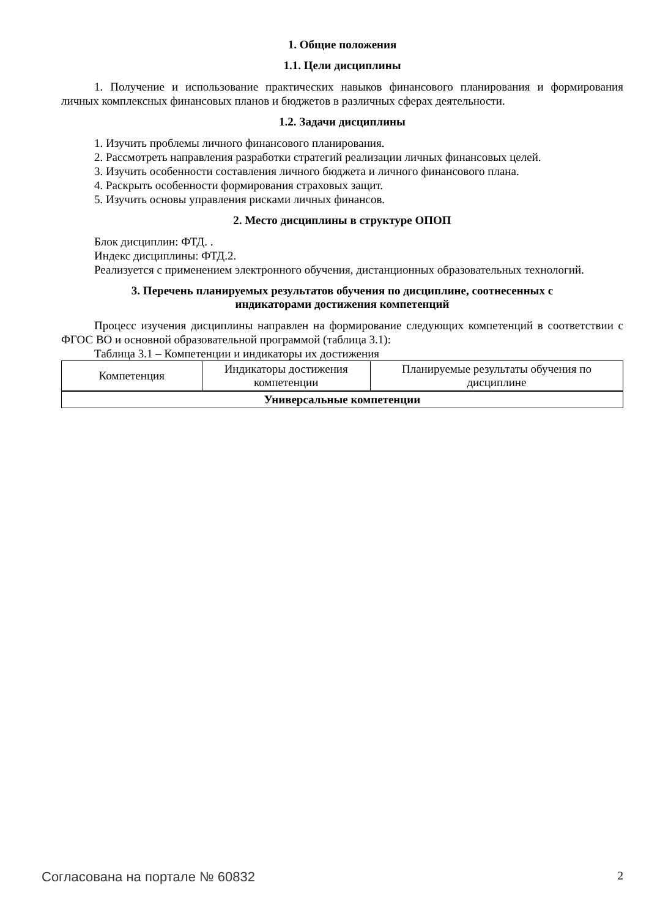1. Общие положения
1.1. Цели дисциплины
1. Получение и использование практических навыков финансового планирования и формирования личных комплексных финансовых планов и бюджетов в различных сферах деятельности.
1.2. Задачи дисциплины
1. Изучить проблемы личного финансового планирования.
2. Рассмотреть направления разработки стратегий реализации личных финансовых целей.
3. Изучить особенности составления личного бюджета и личного финансового плана.
4. Раскрыть особенности формирования страховых защит.
5. Изучить основы управления рисками личных финансов.
2. Место дисциплины в структуре ОПОП
Блок дисциплин: ФТД. .
Индекс дисциплины: ФТД.2.
Реализуется с применением электронного обучения, дистанционных образовательных технологий.
3. Перечень планируемых результатов обучения по дисциплине, соотнесенных с
индикаторами достижения компетенций
Процесс изучения дисциплины направлен на формирование следующих компетенций в соответствии с ФГОС ВО и основной образовательной программой (таблица 3.1):
Таблица 3.1 – Компетенции и индикаторы их достижения
| Компетенция | Индикаторы достижения компетенции | Планируемые результаты обучения по дисциплине |
| --- | --- | --- |
| Универсальные компетенции | | |
Согласована на портале № 60832 2